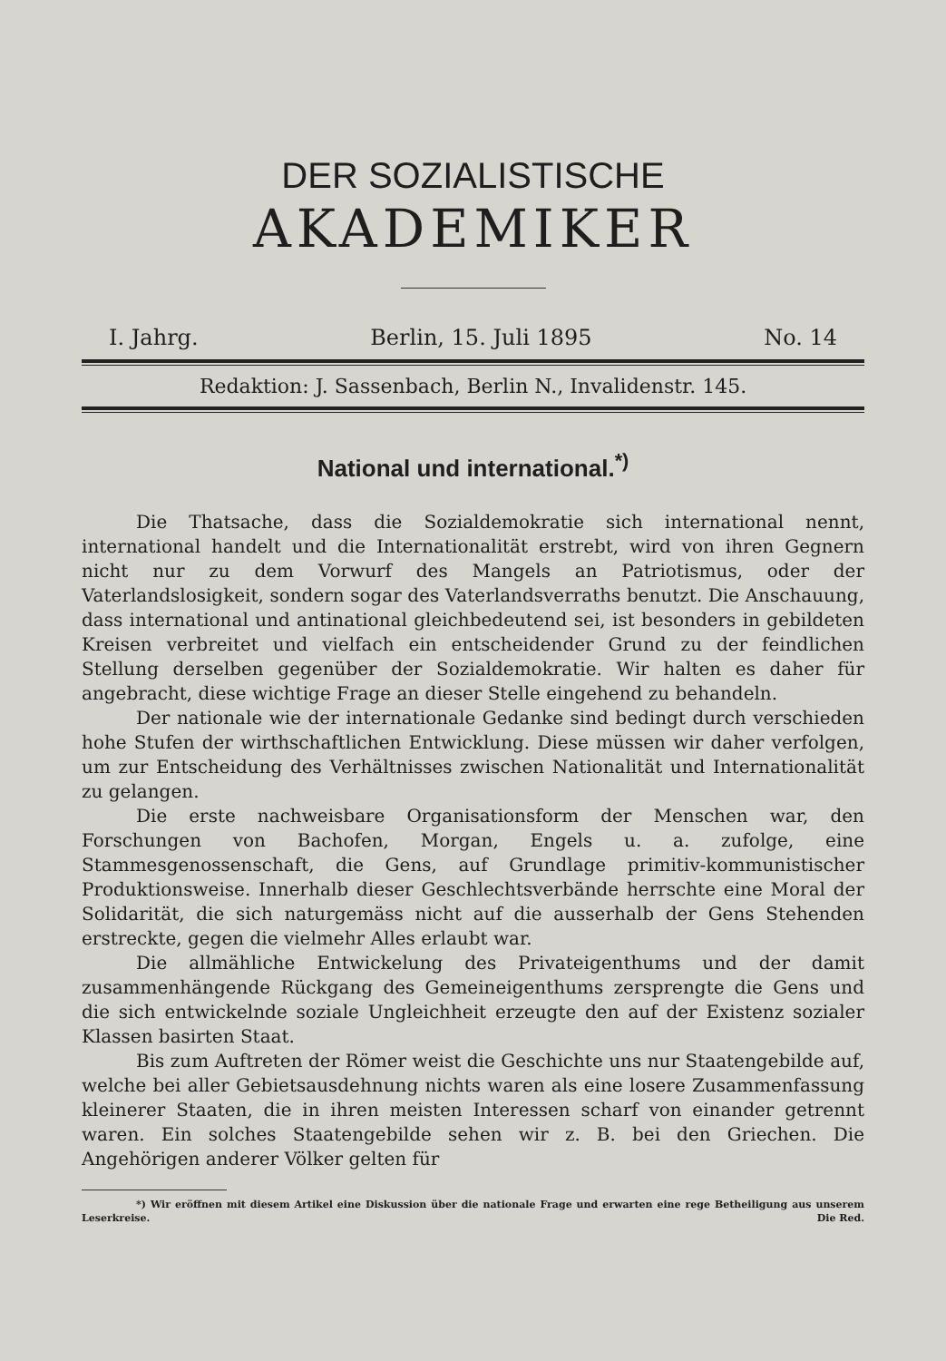DER SOZIALISTISCHE
AKADEMIKER
I. Jahrg. Berlin, 15. Juli 1895 No. 14
Redaktion: J. Sassenbach, Berlin N., Invalidenstr. 145.
National und international.<sup>*)</sup>
Die Thatsache, dass die Sozialdemokratie sich international nennt, international handelt und die Internationalität erstrebt, wird von ihren Gegnern nicht nur zu dem Vorwurf des Mangels an Patriotismus, oder der Vaterlandslosigkeit, sondern sogar des Vaterlandsverraths benutzt. Die Anschauung, dass international und antinational gleichbedeutend sei, ist besonders in gebildeten Kreisen verbreitet und vielfach ein entscheidender Grund zu der feindlichen Stellung derselben gegenüber der Sozialdemokratie. Wir halten es daher für angebracht, diese wichtige Frage an dieser Stelle eingehend zu behandeln.
Der nationale wie der internationale Gedanke sind bedingt durch verschieden hohe Stufen der wirthschaftlichen Entwicklung. Diese müssen wir daher verfolgen, um zur Entscheidung des Verhältnisses zwischen Nationalität und Internationalität zu gelangen.
Die erste nachweisbare Organisationsform der Menschen war, den Forschungen von Bachofen, Morgan, Engels u. a. zufolge, eine Stammesgenossenschaft, die Gens, auf Grundlage primitiv-kommunistischer Produktionsweise. Innerhalb dieser Geschlechtsverbände herrschte eine Moral der Solidarität, die sich naturgemäss nicht auf die ausserhalb der Gens Stehenden erstreckte, gegen die vielmehr Alles erlaubt war.
Die allmähliche Entwickelung des Privateigenthums und der damit zusammenhängende Rückgang des Gemeineigenthums zersprengte die Gens und die sich entwickelnde soziale Ungleichheit erzeugte den auf der Existenz sozialer Klassen basirten Staat.
Bis zum Auftreten der Römer weist die Geschichte uns nur Staatengebilde auf, welche bei aller Gebietsausdehnung nichts waren als eine losere Zusammenfassung kleinerer Staaten, die in ihren meisten Interessen scharf von einander getrennt waren. Ein solches Staatengebilde sehen wir z. B. bei den Griechen. Die Angehörigen anderer Völker gelten für
*) Wir eröffnen mit diesem Artikel eine Diskussion über die nationale Frage und erwarten eine rege Betheiligung aus unserem Leserkreise. Die Red.